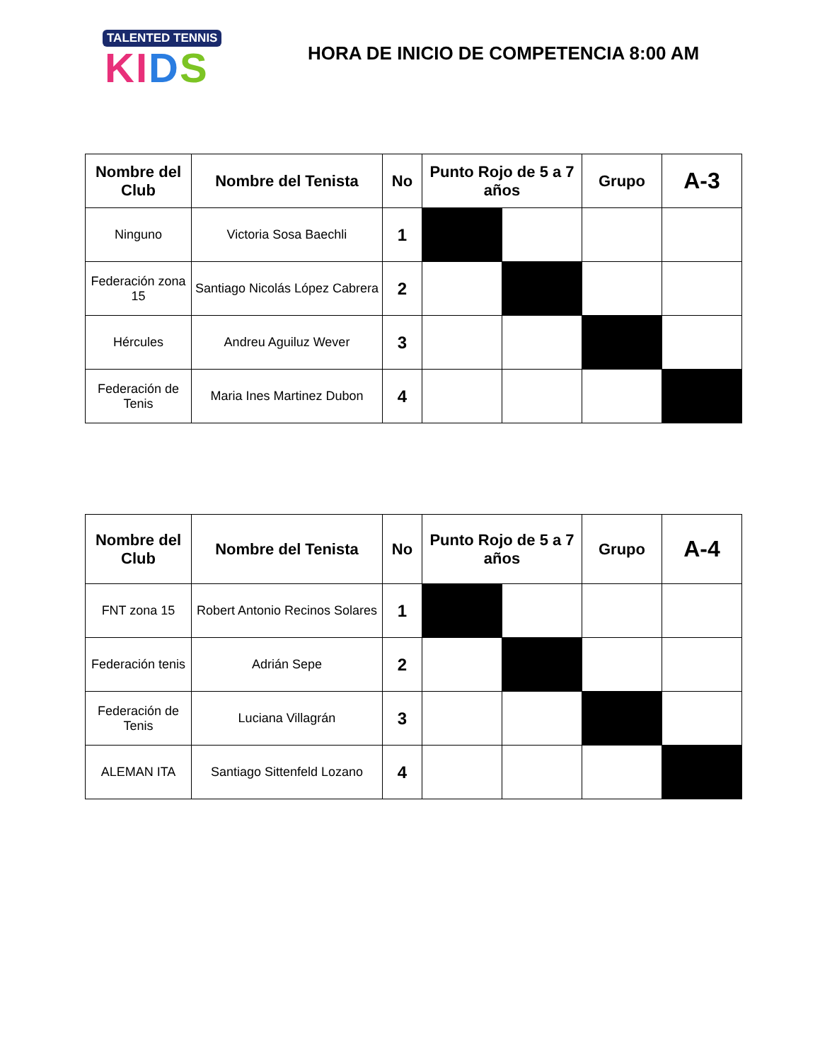TALENTED TENNIS
KI DS
HORA DE INICIO DE COMPETENCIA 8:00 AM
| Nombre del Club | Nombre del Tenista | No | Punto Rojo de 5 a 7 años | | Grupo | A-3 |
| --- | --- | --- | --- | --- | --- | --- |
| Ninguno | Victoria Sosa Baechli | 1 | | | | |
| Federación zona 15 | Santiago Nicolás López Cabrera | 2 | | | | |
| Hércules | Andreu Aguiluz Wever | 3 | | | | |
| Federación de Tenis | Maria Ines Martinez Dubon | 4 | | | | |
| Nombre del Club | Nombre del Tenista | No | Punto Rojo de 5 a 7 años | | Grupo | A-4 |
| --- | --- | --- | --- | --- | --- | --- |
| FNT zona 15 | Robert Antonio Recinos Solares | 1 | | | | |
| Federación tenis | Adrián Sepe | 2 | | | | |
| Federación de Tenis | Luciana Villagrán | 3 | | | | |
| ALEMAN ITA | Santiago Sittenfeld Lozano | 4 | | | | |